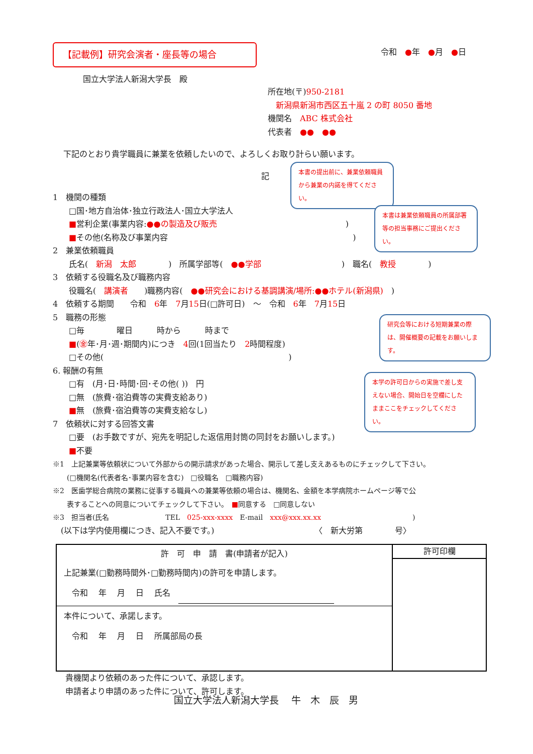【記載例】研究会演者・座長等の場合 令和　●年　●月　●日
国立大学法人新潟大学長　殿
所在地(〒)950-2181
　新潟県新潟市西区五十嵐 2 の町 8050 番地
機関名　ABC 株式会社
代表者　●●　●●
下記のとおり貴学職員に兼業を依頼したいので、よろしくお取り計らい願います。
記
1　機関の種類
　　□国･地方自治体･独立行政法人･国立大学法人
　　■営利企業(事業内容:●●の製造及び販売　　　　　　　　　　　　　　　　)
　　■その他(名称及び事業内容　　　　　　　　　　　　　　　　　　　　　　　)
2　兼業依頼職員
　　氏名(　新潟　太郎　　　　)　所属学部等(　●●学部　　　　　　　　　　)　職名(　教授　　　　)
3　依頼する役職名及び職務内容
　　役職名(　講演者　　)職務内容(　●●研究会における基調講演/場所:●●ホテル(新潟県)　)
4　依頼する期間　　令和　6年　7月15日(□許可日)　～　令和　6年　7月15日
5　職務の形態
　　□毎　　　　曜日　　　時から　　　時まで
　　■(㊎年･月･週･期間内)につき　4回(1回当たり　2時間程度)
　　□その他(　　　　　　　　　　　　　　　　　　　　　　　)
6. 報酬の有無
　　□有　(月･日･時間･回･その他( ))　円
　　□無　(旅費･宿泊費等の実費支給あり)
　　■無　(旅費･宿泊費等の実費支給なし)
7　依頼状に対する回答文書
　　□要　(お手数ですが、宛先を明記した返信用封筒の同封をお願いします。)
　　■不要
※1　上記兼業等依頼状について外部からの開示請求があった場合、開示して差し支えあるものにチェックして下さい。
　　(□機関名(代表者名･事業内容を含む)　□役職名　□職務内容)
※2　医歯学総合病院の業務に従事する職員への兼業等依頼の場合は、機関名、金額を本学病院ホームページ等で公
　　表することへの同意についてチェックして下さい。　■同意する　□同意しない
※3　担当者(氏名　　　　　　　　TEL　025-xxx-xxxx　E-mail　xxx@xxx.xx.xx　　　　　　　　　　　　　)
　(以下は学内使用欄につき、記入不要です。)　　　　　　　　　　　　　〈　新大労第　　　　号〉
| 許 可 申 請 書(申請者が記入) 上記兼業(□勤務時間外･□勤務時間内)の許可を申請します。 令和 年 月 日 氏名 本件について、承諾します。 令和 年 月 日 所属部局の長 | 許可印欄 |
貴機関より依頼のあった件について、承認します。
申請者より申請のあった件について、許可します。
国立大学法人新潟大学長　 牛　木　辰　男
本書の提出前に、兼業依頼職員から兼業の内諾を得てください。
本書は兼業依頼職員の所属部署等の担当事務にご提出ください。
研究会等における短期兼業の際は、開催概要の記載をお願いします。
本学の許可日からの実施で差し支えない場合、開始日を空欄にしたままここをチェックしてください。